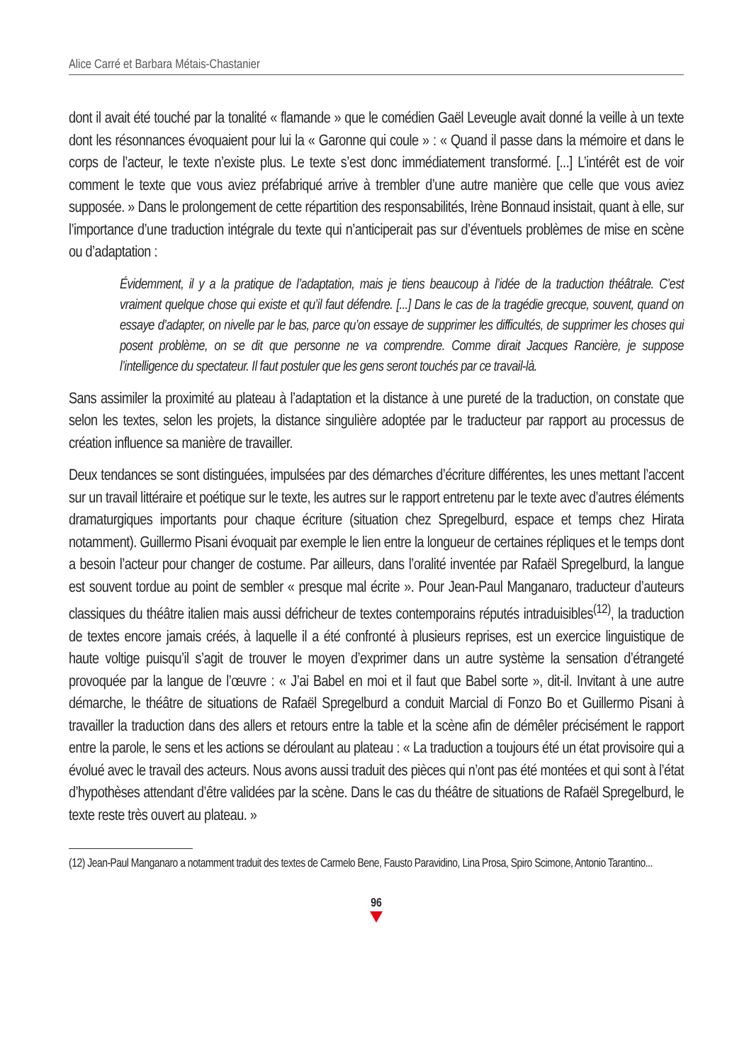Alice Carré et Barbara Métais-Chastanier
dont il avait été touché par la tonalité « flamande » que le comédien Gaël Leveugle avait donné la veille à un texte dont les résonnances évoquaient pour lui la « Garonne qui coule » : « Quand il passe dans la mémoire et dans le corps de l’acteur, le texte n’existe plus. Le texte s’est donc immédiatement transformé. [...] L’intérêt est de voir comment le texte que vous aviez préfabriqué arrive à trembler d’une autre manière que celle que vous aviez supposée. » Dans le prolongement de cette répartition des responsabilités, Irène Bonnaud insistait, quant à elle, sur l’importance d’une traduction intégrale du texte qui n’anticiperait pas sur d’éventuels problèmes de mise en scène ou d’adaptation :
Évidemment, il y a la pratique de l’adaptation, mais je tiens beaucoup à l’idée de la traduction théâtrale. C’est vraiment quelque chose qui existe et qu’il faut défendre. [...] Dans le cas de la tragédie grecque, souvent, quand on essaye d’adapter, on nivelle par le bas, parce qu’on essaye de supprimer les difficultés, de supprimer les choses qui posent problème, on se dit que personne ne va comprendre. Comme dirait Jacques Rancière, je suppose l’intelligence du spectateur. Il faut postuler que les gens seront touchés par ce travail-là.
Sans assimiler la proximité au plateau à l’adaptation et la distance à une pureté de la traduction, on constate que selon les textes, selon les projets, la distance singulière adoptée par le traducteur par rapport au processus de création influence sa manière de travailler.
Deux tendances se sont distinguées, impulsées par des démarches d’écriture différentes, les unes mettant l’accent sur un travail littéraire et poétique sur le texte, les autres sur le rapport entretenu par le texte avec d’autres éléments dramaturgiques importants pour chaque écriture (situation chez Spregelburd, espace et temps chez Hirata notamment). Guillermo Pisani évoquait par exemple le lien entre la longueur de certaines répliques et le temps dont a besoin l’acteur pour changer de costume. Par ailleurs, dans l’oralité inventée par Rafaël Spregelburd, la langue est souvent tordue au point de sembler « presque mal écrite ». Pour Jean-Paul Manganaro, traducteur d’auteurs classiques du théâtre italien mais aussi défricheur de textes contemporains réputés intraduisibles<sup>(12)</sup>, la traduction de textes encore jamais créés, à laquelle il a été confronté à plusieurs reprises, est un exercice linguistique de haute voltige puisqu’il s’agit de trouver le moyen d’exprimer dans un autre système la sensation d’étrangeté provoquée par la langue de l’œuvre : « J’ai Babel en moi et il faut que Babel sorte », dit-il. Invitant à une autre démarche, le théâtre de situations de Rafaël Spregelburd a conduit Marcial di Fonzo Bo et Guillermo Pisani à travailler la traduction dans des allers et retours entre la table et la scène afin de démêler précisément le rapport entre la parole, le sens et les actions se déroulant au plateau : « La traduction a toujours été un état provisoire qui a évolué avec le travail des acteurs. Nous avons aussi traduit des pièces qui n’ont pas été montées et qui sont à l’état d’hypothèses attendant d’être validées par la scène. Dans le cas du théâtre de situations de Rafaël Spregelburd, le texte reste très ouvert au plateau. »
(12) Jean-Paul Manganaro a notamment traduit des textes de Carmelo Bene, Fausto Paravidino, Lina Prosa, Spiro Scimone, Antonio Tarantino...
96